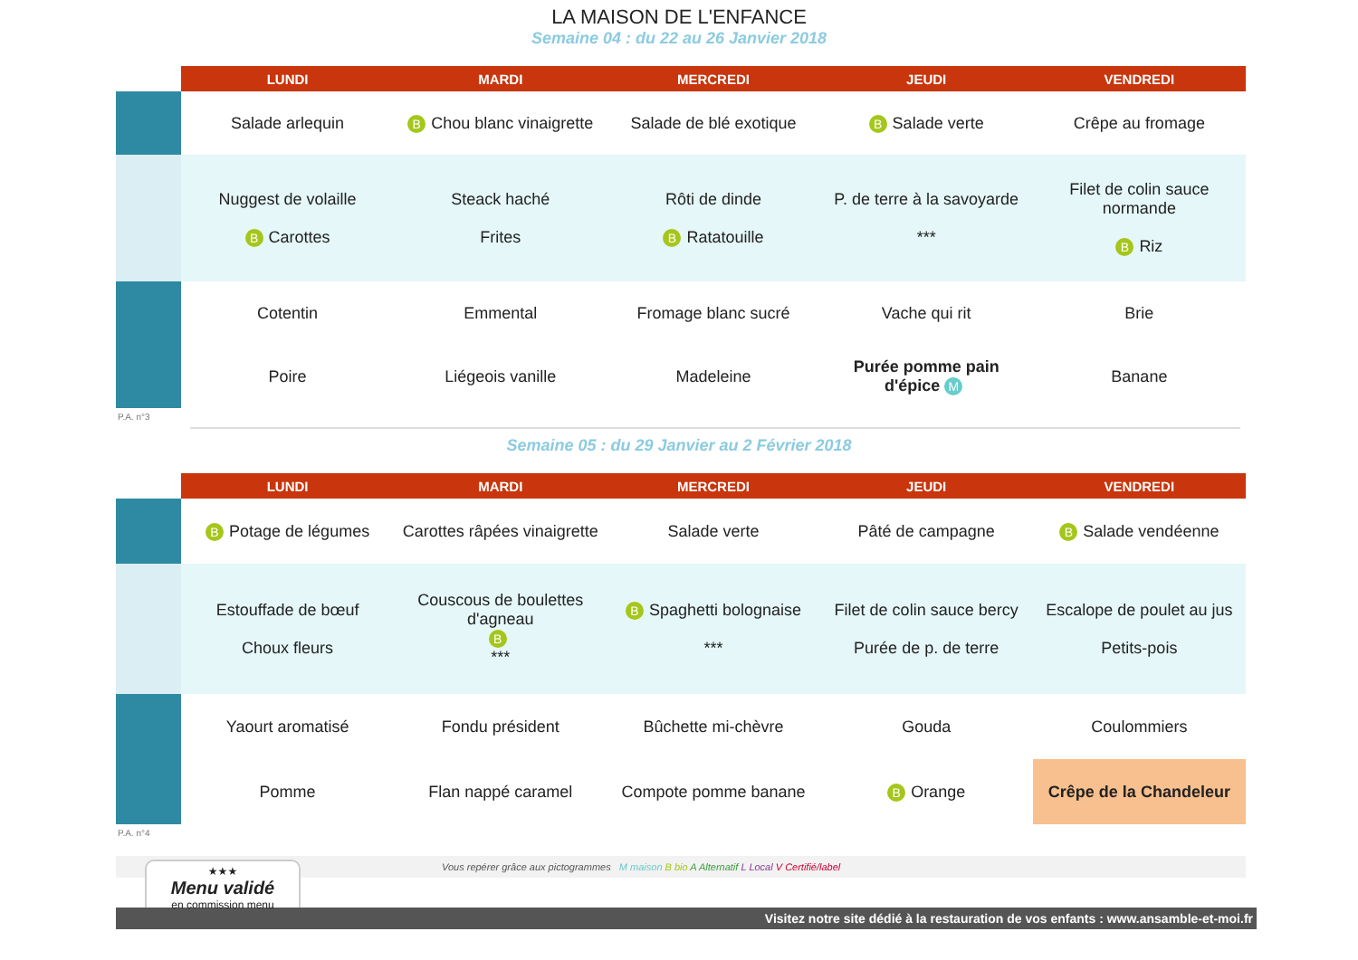LA MAISON DE L'ENFANCE
Semaine 04 : du 22 au 26 Janvier 2018
| | LUNDI | MARDI | MERCREDI | JEUDI | VENDREDI |
| --- | --- | --- | --- | --- | --- |
| | Salade arlequin | B Chou blanc vinaigrette | Salade de blé exotique | B Salade verte | Crêpe au fromage |
| | Nuggest de volaille B Carottes | Steack haché Frites | Rôti de dinde B Ratatouille | P. de terre à la savoyarde *** | Filet de colin sauce normande B Riz |
| | Cotentin | Emmental | Fromage blanc sucré | Vache qui rit | Brie |
| | Poire | Liégeois vanille | Madeleine | Purée pomme pain d'épice M | Banane |
P.A. n°3
Semaine 05 : du 29 Janvier au 2 Février 2018
| | LUNDI | MARDI | MERCREDI | JEUDI | VENDREDI |
| --- | --- | --- | --- | --- | --- |
| | B Potage de légumes | Carottes râpées vinaigrette | Salade verte | Pâté de campagne | B Salade vendéenne |
| | Estouffade de bœuf Choux fleurs | Couscous de boulettes d'agneau B *** | B Spaghetti bolognaise *** | Filet de colin sauce bercy Purée de p. de terre | Escalope de poulet au jus Petits-pois |
| | Yaourt aromatisé | Fondu président | Bûchette mi-chèvre | Gouda | Coulommiers |
| | Pomme | Flan nappé caramel | Compote pomme banane | B Orange | Crêpe de la Chandeleur |
P.A. n°4
Vous repérer grâce aux pictogrammes M maison B bio A Alternatif L Local V Certifié/label
★★★
Menu validé
en commission menu
Visitez notre site dédié à la restauration de vos enfants : www.ansamble-et-moi.fr